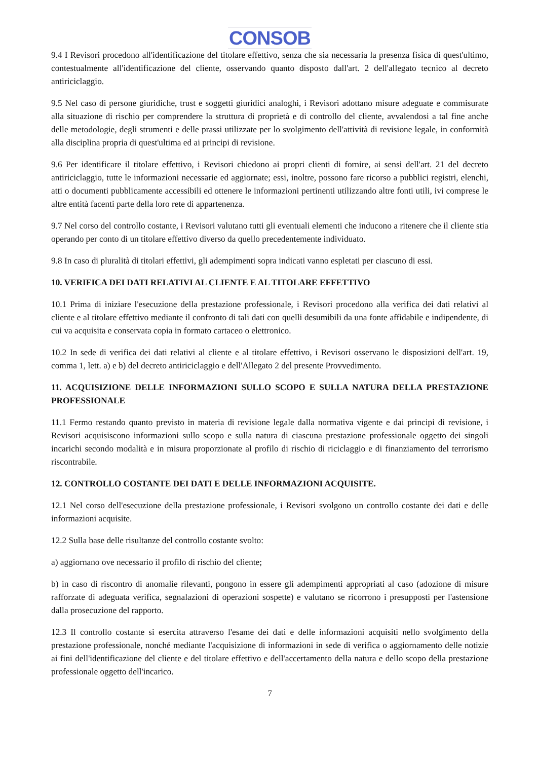CONSOB
9.4 I Revisori procedono all'identificazione del titolare effettivo, senza che sia necessaria la presenza fisica di quest'ultimo, contestualmente all'identificazione del cliente, osservando quanto disposto dall'art. 2 dell'allegato tecnico al decreto antiriciclaggio.
9.5 Nel caso di persone giuridiche, trust e soggetti giuridici analoghi, i Revisori adottano misure adeguate e commisurate alla situazione di rischio per comprendere la struttura di proprietà e di controllo del cliente, avvalendosi a tal fine anche delle metodologie, degli strumenti e delle prassi utilizzate per lo svolgimento dell'attività di revisione legale, in conformità alla disciplina propria di quest'ultima ed ai principi di revisione.
9.6 Per identificare il titolare effettivo, i Revisori chiedono ai propri clienti di fornire, ai sensi dell'art. 21 del decreto antiriciclaggio, tutte le informazioni necessarie ed aggiornate; essi, inoltre, possono fare ricorso a pubblici registri, elenchi, atti o documenti pubblicamente accessibili ed ottenere le informazioni pertinenti utilizzando altre fonti utili, ivi comprese le altre entità facenti parte della loro rete di appartenenza.
9.7 Nel corso del controllo costante, i Revisori valutano tutti gli eventuali elementi che inducono a ritenere che il cliente stia operando per conto di un titolare effettivo diverso da quello precedentemente individuato.
9.8 In caso di pluralità di titolari effettivi, gli adempimenti sopra indicati vanno espletati per ciascuno di essi.
10. VERIFICA DEI DATI RELATIVI AL CLIENTE E AL TITOLARE EFFETTIVO
10.1 Prima di iniziare l'esecuzione della prestazione professionale, i Revisori procedono alla verifica dei dati relativi al cliente e al titolare effettivo mediante il confronto di tali dati con quelli desumibili da una fonte affidabile e indipendente, di cui va acquisita e conservata copia in formato cartaceo o elettronico.
10.2 In sede di verifica dei dati relativi al cliente e al titolare effettivo, i Revisori osservano le disposizioni dell'art. 19, comma 1, lett. a) e b) del decreto antiriciclaggio e dell'Allegato 2 del presente Provvedimento.
11. ACQUISIZIONE DELLE INFORMAZIONI SULLO SCOPO E SULLA NATURA DELLA PRESTAZIONE PROFESSIONALE
11.1 Fermo restando quanto previsto in materia di revisione legale dalla normativa vigente e dai principi di revisione, i Revisori acquisiscono informazioni sullo scopo e sulla natura di ciascuna prestazione professionale oggetto dei singoli incarichi secondo modalità e in misura proporzionate al profilo di rischio di riciclaggio e di finanziamento del terrorismo riscontrabile.
12. CONTROLLO COSTANTE DEI DATI E DELLE INFORMAZIONI ACQUISITE.
12.1 Nel corso dell'esecuzione della prestazione professionale, i Revisori svolgono un controllo costante dei dati e delle informazioni acquisite.
12.2 Sulla base delle risultanze del controllo costante svolto:
a) aggiornano ove necessario il profilo di rischio del cliente;
b) in caso di riscontro di anomalie rilevanti, pongono in essere gli adempimenti appropriati al caso (adozione di misure rafforzate di adeguata verifica, segnalazioni di operazioni sospette) e valutano se ricorrono i presupposti per l'astensione dalla prosecuzione del rapporto.
12.3 Il controllo costante si esercita attraverso l'esame dei dati e delle informazioni acquisiti nello svolgimento della prestazione professionale, nonché mediante l'acquisizione di informazioni in sede di verifica o aggiornamento delle notizie ai fini dell'identificazione del cliente e del titolare effettivo e dell'accertamento della natura e dello scopo della prestazione professionale oggetto dell'incarico.
7